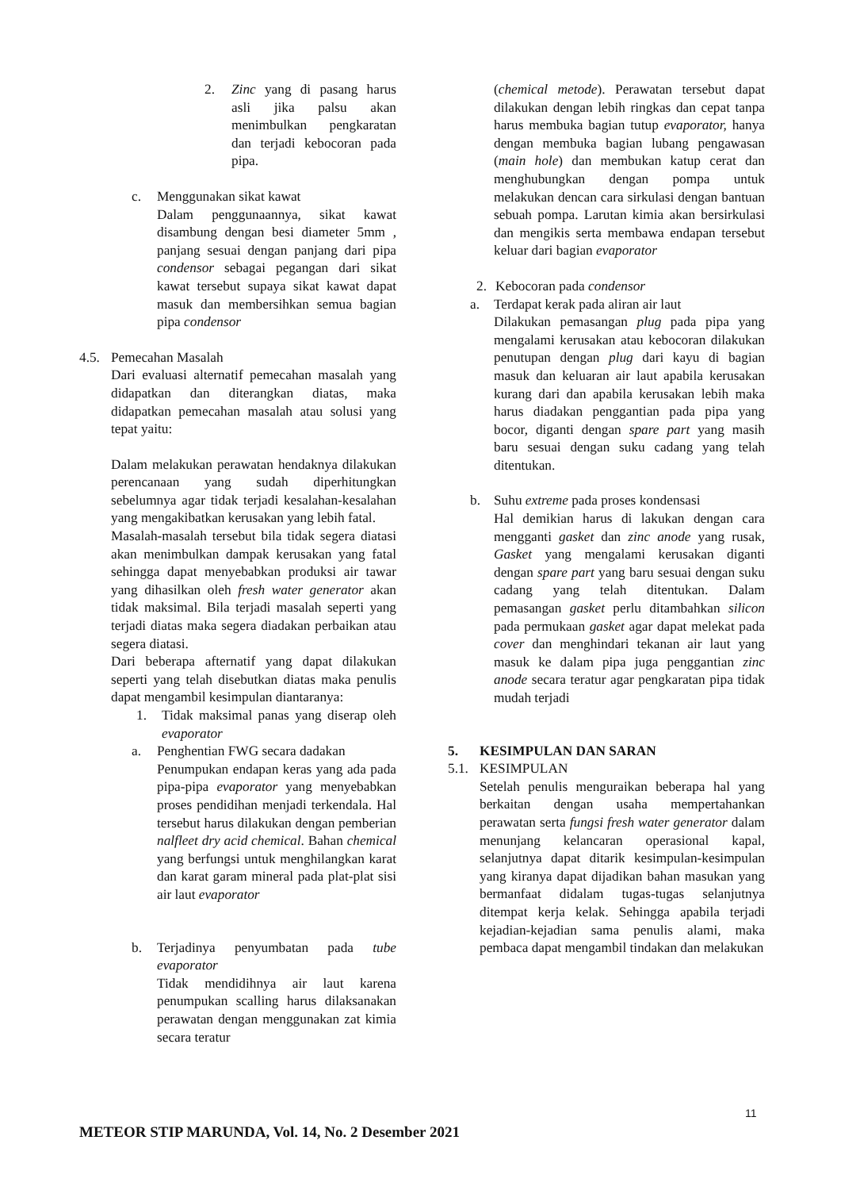2. Zinc yang di pasang harus asli jika palsu akan menimbulkan pengkaratan dan terjadi kebocoran pada pipa.
c. Menggunakan sikat kawat
Dalam penggunaannya, sikat kawat disambung dengan besi diameter 5mm , panjang sesuai dengan panjang dari pipa condensor sebagai pegangan dari sikat kawat tersebut supaya sikat kawat dapat masuk dan membersihkan semua bagian pipa condensor
4.5.
Pemecahan Masalah
Dari evaluasi alternatif pemecahan masalah yang didapatkan dan diterangkan diatas, maka didapatkan pemecahan masalah atau solusi yang tepat yaitu:
Dalam melakukan perawatan hendaknya dilakukan perencanaan yang sudah diperhitungkan sebelumnya agar tidak terjadi kesalahan-kesalahan yang mengakibatkan kerusakan yang lebih fatal.
Masalah-masalah tersebut bila tidak segera diatasi akan menimbulkan dampak kerusakan yang fatal sehingga dapat menyebabkan produksi air tawar yang dihasilkan oleh fresh water generator akan tidak maksimal. Bila terjadi masalah seperti yang terjadi diatas maka segera diadakan perbaikan atau segera diatasi.
Dari beberapa afternatif yang dapat dilakukan seperti yang telah disebutkan diatas maka penulis dapat mengambil kesimpulan diantaranya:
1. Tidak maksimal panas yang diserap oleh evaporator
a. Penghentian FWG secara dadakan
Penumpukan endapan keras yang ada pada pipa-pipa evaporator yang menyebabkan proses pendidihan menjadi terkendala. Hal tersebut harus dilakukan dengan pemberian nalfleet dry acid chemical. Bahan chemical yang berfungsi untuk menghilangkan karat dan karat garam mineral pada plat-plat sisi air laut evaporator
b. Terjadinya penyumbatan pada tube evaporator
Tidak mendidihnya air laut karena penumpukan scalling harus dilaksanakan perawatan dengan menggunakan zat kimia secara teratur
(chemical metode). Perawatan tersebut dapat dilakukan dengan lebih ringkas dan cepat tanpa harus membuka bagian tutup evaporator, hanya dengan membuka bagian lubang pengawasan (main hole) dan membukan katup cerat dan menghubungkan dengan pompa untuk melakukan dencan cara sirkulasi dengan bantuan sebuah pompa. Larutan kimia akan bersirkulasi dan mengikis serta membawa endapan tersebut keluar dari bagian evaporator
2. Kebocoran pada condensor
a. Terdapat kerak pada aliran air laut
Dilakukan pemasangan plug pada pipa yang mengalami kerusakan atau kebocoran dilakukan penutupan dengan plug dari kayu di bagian masuk dan keluaran air laut apabila kerusakan kurang dari dan apabila kerusakan lebih maka harus diadakan penggantian pada pipa yang bocor, diganti dengan spare part yang masih baru sesuai dengan suku cadang yang telah ditentukan.
b. Suhu extreme pada proses kondensasi
Hal demikian harus di lakukan dengan cara mengganti gasket dan zinc anode yang rusak, Gasket yang mengalami kerusakan diganti dengan spare part yang baru sesuai dengan suku cadang yang telah ditentukan. Dalam pemasangan gasket perlu ditambahkan silicon pada permukaan gasket agar dapat melekat pada cover dan menghindari tekanan air laut yang masuk ke dalam pipa juga penggantian zinc anode secara teratur agar pengkaratan pipa tidak mudah terjadi
5. KESIMPULAN DAN SARAN
5.1.
KESIMPULAN
Setelah penulis menguraikan beberapa hal yang berkaitan dengan usaha mempertahankan perawatan serta fungsi fresh water generator dalam menunjang kelancaran operasional kapal, selanjutnya dapat ditarik kesimpulan-kesimpulan yang kiranya dapat dijadikan bahan masukan yang bermanfaat didalam tugas-tugas selanjutnya ditempat kerja kelak. Sehingga apabila terjadi kejadian-kejadian sama penulis alami, maka pembaca dapat mengambil tindakan dan melakukan
11
METEOR STIP MARUNDA, Vol. 14, No. 2 Desember 2021